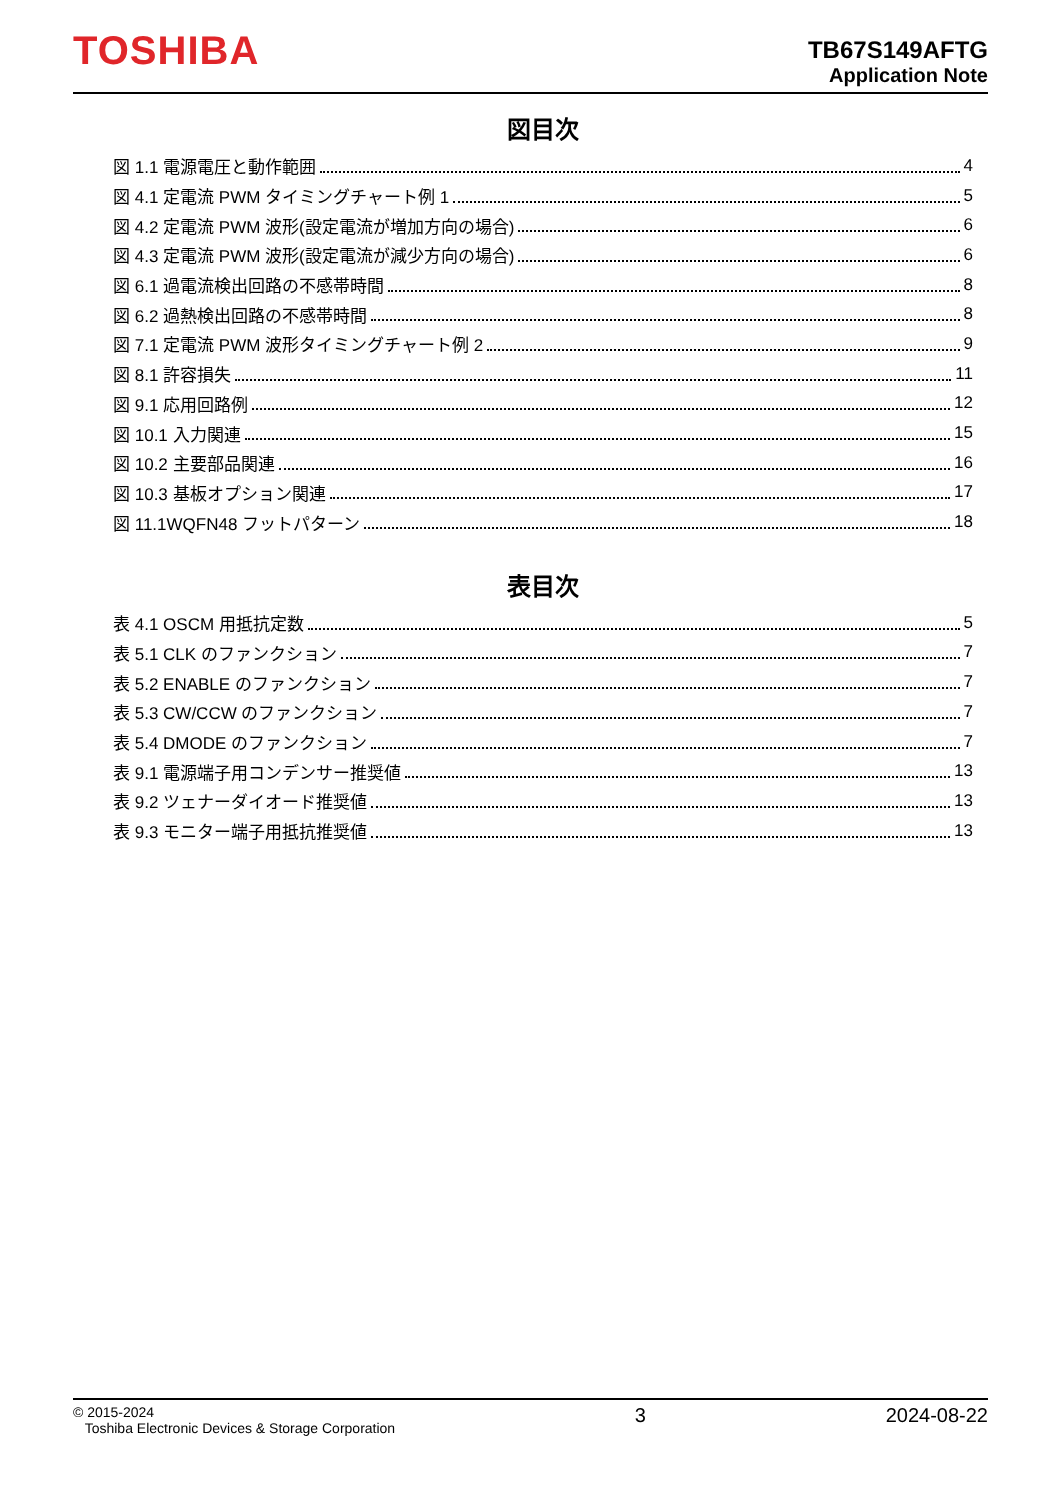TOSHIBA
TB67S149AFTG
Application Note
図目次
図 1.1 電源電圧と動作範囲 4
図 4.1 定電流 PWM タイミングチャート例 1 5
図 4.2 定電流 PWM 波形(設定電流が増加方向の場合) 6
図 4.3 定電流 PWM 波形(設定電流が減少方向の場合) 6
図 6.1 過電流検出回路の不感帯時間 8
図 6.2 過熱検出回路の不感帯時間 8
図 7.1 定電流 PWM 波形タイミングチャート例 2 9
図 8.1 許容損失 11
図 9.1 応用回路例 12
図 10.1 入力関連 15
図 10.2 主要部品関連 16
図 10.3 基板オプション関連 17
図 11.1WQFN48 フットパターン 18
表目次
表 4.1 OSCM 用抵抗定数 5
表 5.1 CLK のファンクション 7
表 5.2 ENABLE のファンクション 7
表 5.3 CW/CCW のファンクション 7
表 5.4 DMODE のファンクション 7
表 9.1 電源端子用コンデンサー推奨値 13
表 9.2 ツェナーダイオード推奨値 13
表 9.3 モニター端子用抵抗推奨値 13
© 2015-2024
Toshiba Electronic Devices & Storage Corporation
3 2024-08-22